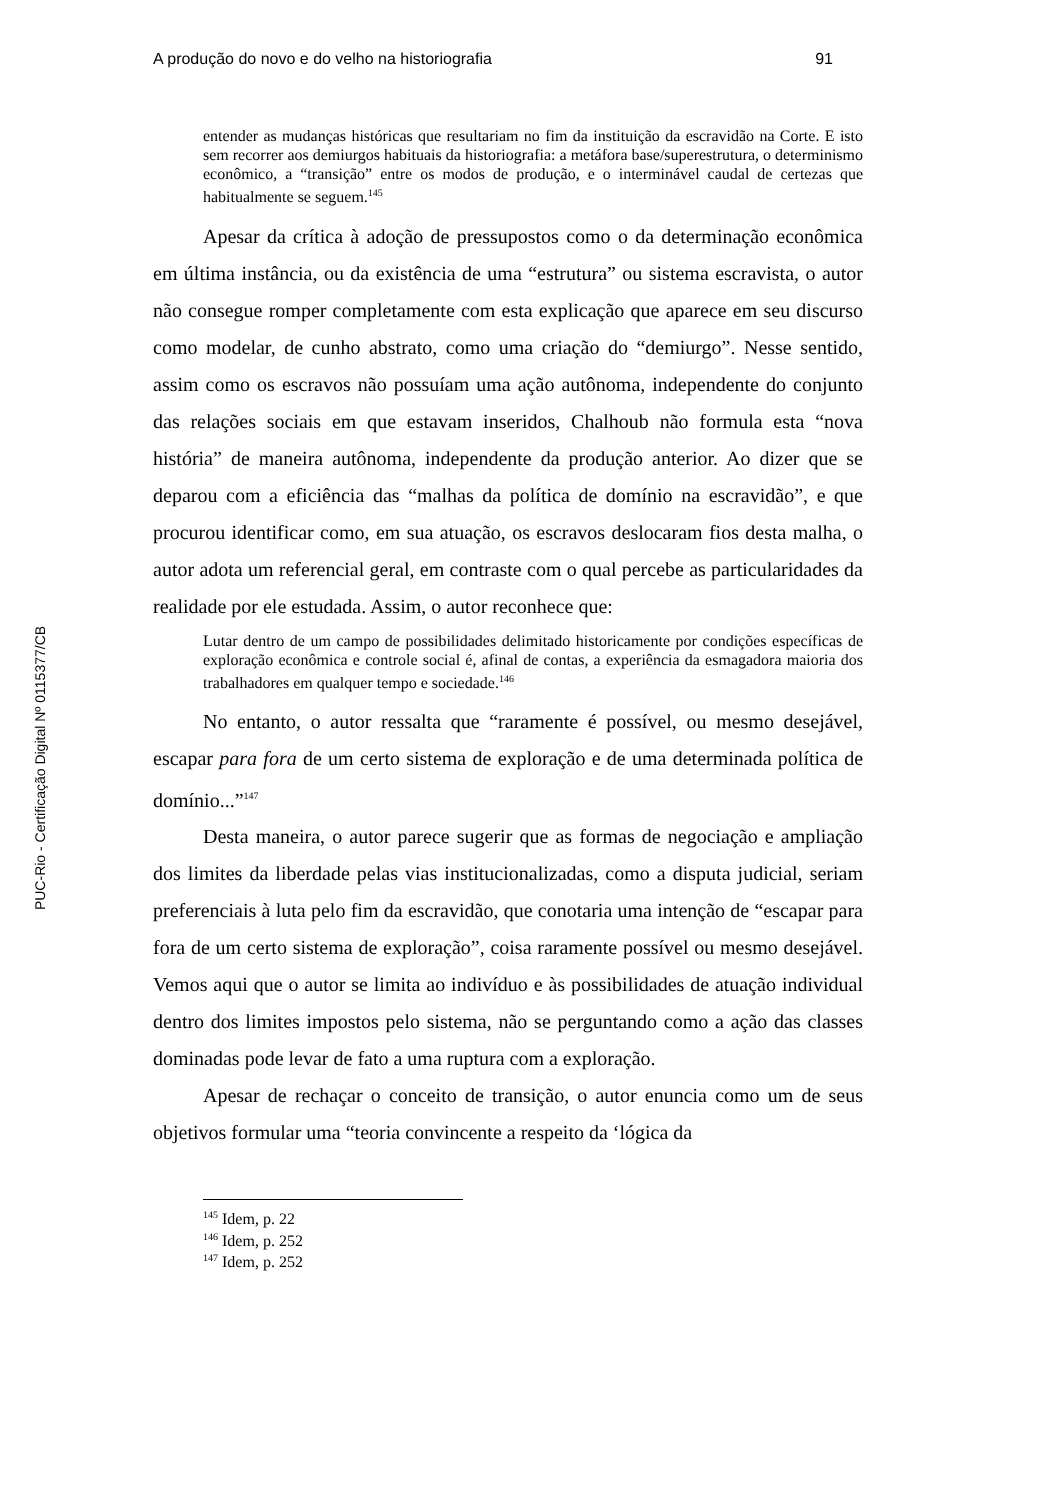PUC-Rio - Certificação Digital Nº 0115377/CB
A produção do novo e do velho na historiografia 91
entender as mudanças históricas que resultariam no fim da instituição da escravidão na Corte. E isto sem recorrer aos demiurgos habituais da historiografia: a metáfora base/superestrutura, o determinismo econômico, a “transição” entre os modos de produção, e o interminável caudal de certezas que habitualmente se seguem.<sup>145</sup>
Apesar da crítica à adoção de pressupostos como o da determinação econômica em última instância, ou da existência de uma “estrutura” ou sistema escravista, o autor não consegue romper completamente com esta explicação que aparece em seu discurso como modelar, de cunho abstrato, como uma criação do “demiurgo”. Nesse sentido, assim como os escravos não possuíam uma ação autônoma, independente do conjunto das relações sociais em que estavam inseridos, Chalhoub não formula esta “nova história” de maneira autônoma, independente da produção anterior. Ao dizer que se deparou com a eficiência das “malhas da política de domínio na escravidão”, e que procurou identificar como, em sua atuação, os escravos deslocaram fios desta malha, o autor adota um referencial geral, em contraste com o qual percebe as particularidades da realidade por ele estudada. Assim, o autor reconhece que:
Lutar dentro de um campo de possibilidades delimitado historicamente por condições específicas de exploração econômica e controle social é, afinal de contas, a experiência da esmagadora maioria dos trabalhadores em qualquer tempo e sociedade.<sup>146</sup>
No entanto, o autor ressalta que “raramente é possível, ou mesmo desejável, escapar para fora de um certo sistema de exploração e de uma determinada política de domínio...”<sup>147</sup>
Desta maneira, o autor parece sugerir que as formas de negociação e ampliação dos limites da liberdade pelas vias institucionalizadas, como a disputa judicial, seriam preferenciais à luta pelo fim da escravidão, que conotaria uma intenção de “escapar para fora de um certo sistema de exploração”, coisa raramente possível ou mesmo desejável. Vemos aqui que o autor se limita ao indivíduo e às possibilidades de atuação individual dentro dos limites impostos pelo sistema, não se perguntando como a ação das classes dominadas pode levar de fato a uma ruptura com a exploração.
Apesar de rechaçar o conceito de transição, o autor enuncia como um de seus objetivos formular uma “teoria convincente a respeito da ‘lógica da
<sup>145</sup> Idem, p. 22
<sup>146</sup> Idem, p. 252
<sup>147</sup> Idem, p. 252